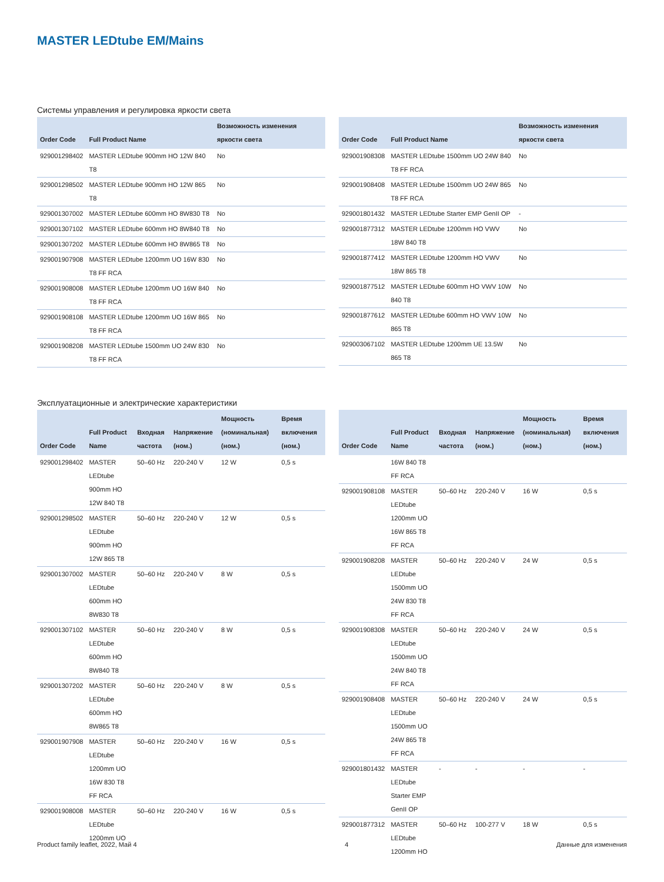MASTER LEDtube EM/Mains
Системы управления и регулировка яркости света
| Order Code | Full Product Name | Возможность изменения яркости света |
| --- | --- | --- |
| 929001298402 | MASTER LEDtube 900mm HO 12W 840 T8 | No |
| 929001298502 | MASTER LEDtube 900mm HO 12W 865 T8 | No |
| 929001307002 | MASTER LEDtube 600mm HO 8W830 T8 | No |
| 929001307102 | MASTER LEDtube 600mm HO 8W840 T8 | No |
| 929001307202 | MASTER LEDtube 600mm HO 8W865 T8 | No |
| 929001907908 | MASTER LEDtube 1200mm UO 16W 830 T8 FF RCA | No |
| 929001908008 | MASTER LEDtube 1200mm UO 16W 840 T8 FF RCA | No |
| 929001908108 | MASTER LEDtube 1200mm UO 16W 865 T8 FF RCA | No |
| 929001908208 | MASTER LEDtube 1500mm UO 24W 830 T8 FF RCA | No |
| Order Code | Full Product Name | Возможность изменения яркости света |
| --- | --- | --- |
| 929001908308 | MASTER LEDtube 1500mm UO 24W 840 T8 FF RCA | No |
| 929001908408 | MASTER LEDtube 1500mm UO 24W 865 T8 FF RCA | No |
| 929001801432 | MASTER LEDtube Starter EMP GenII OP | - |
| 929001877312 | MASTER LEDtube 1200mm HO VWV 18W 840 T8 | No |
| 929001877412 | MASTER LEDtube 1200mm HO VWV 18W 865 T8 | No |
| 929001877512 | MASTER LEDtube 600mm HO VWV 10W 840 T8 | No |
| 929001877612 | MASTER LEDtube 600mm HO VWV 10W 865 T8 | No |
| 929003067102 | MASTER LEDtube 1200mm UE 13.5W 865 T8 | No |
Эксплуатационные и электрические характеристики
| Order Code | Full Product Name | Входная частота | Напряжение (ном.) | Мощность (номинальная) (ном.) | Время включения (ном.) |
| --- | --- | --- | --- | --- | --- |
| 929001298402 | MASTER LEDtube 900mm HO 12W 840 T8 | 50–60 Hz | 220-240 V | 12 W | 0,5 s |
| 929001298502 | MASTER LEDtube 900mm HO 12W 865 T8 | 50–60 Hz | 220-240 V | 12 W | 0,5 s |
| 929001307002 | MASTER LEDtube 600mm HO 8W830 T8 | 50–60 Hz | 220-240 V | 8 W | 0,5 s |
| 929001307102 | MASTER LEDtube 600mm HO 8W840 T8 | 50–60 Hz | 220-240 V | 8 W | 0,5 s |
| 929001307202 | MASTER LEDtube 600mm HO 8W865 T8 | 50–60 Hz | 220-240 V | 8 W | 0,5 s |
| 929001907908 | MASTER LEDtube 1200mm UO 16W 830 T8 FF RCA | 50–60 Hz | 220-240 V | 16 W | 0,5 s |
| 929001908008 | MASTER LEDtube 1200mm UO | 50–60 Hz | 220-240 V | 16 W | 0,5 s |
| Order Code | Full Product Name | Входная частота | Напряжение (ном.) | Мощность (номинальная) (ном.) | Время включения (ном.) |
| --- | --- | --- | --- | --- | --- |
| | 16W 840 T8 FF RCA | | | | |
| 929001908108 | MASTER LEDtube 1200mm UO 16W 865 T8 FF RCA | 50–60 Hz | 220-240 V | 16 W | 0,5 s |
| 929001908208 | MASTER LEDtube 1500mm UO 24W 830 T8 FF RCA | 50–60 Hz | 220-240 V | 24 W | 0,5 s |
| 929001908308 | MASTER LEDtube 1500mm UO 24W 840 T8 FF RCA | 50–60 Hz | 220-240 V | 24 W | 0,5 s |
| 929001908408 | MASTER LEDtube 1500mm UO 24W 865 T8 FF RCA | 50–60 Hz | 220-240 V | 24 W | 0,5 s |
| 929001801432 | MASTER LEDtube Starter EMP GenII OP | - | - | - | - |
| 929001877312 | MASTER LEDtube 1200mm HO | 50–60 Hz | 100-277 V | 18 W | 0,5 s |
Product family leaflet, 2022, Май 4 4 Данные для изменения